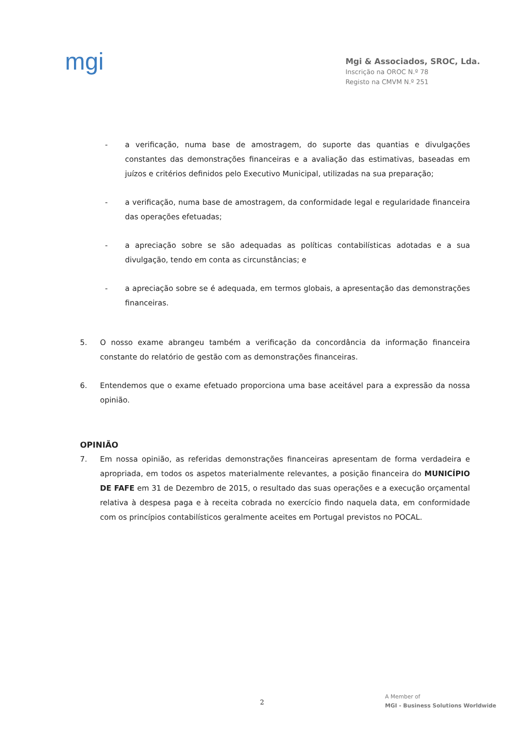mgi
Mgi & Associados, SROC, Lda.
Inscrição na OROC N.º 78
Registo na CMVM N.º 251
- a verificação, numa base de amostragem, do suporte das quantias e divulgações constantes das demonstrações financeiras e a avaliação das estimativas, baseadas em juízos e critérios definidos pelo Executivo Municipal, utilizadas na sua preparação;
- a verificação, numa base de amostragem, da conformidade legal e regularidade financeira das operações efetuadas;
- a apreciação sobre se são adequadas as políticas contabilísticas adotadas e a sua divulgação, tendo em conta as circunstâncias; e
- a apreciação sobre se é adequada, em termos globais, a apresentação das demonstrações financeiras.
5. O nosso exame abrangeu também a verificação da concordância da informação financeira constante do relatório de gestão com as demonstrações financeiras.
6. Entendemos que o exame efetuado proporciona uma base aceitável para a expressão da nossa opinião.
OPINIÃO
7. Em nossa opinião, as referidas demonstrações financeiras apresentam de forma verdadeira e apropriada, em todos os aspetos materialmente relevantes, a posição financeira do MUNICÍPIO DE FAFE em 31 de Dezembro de 2015, o resultado das suas operações e a execução orçamental relativa à despesa paga e à receita cobrada no exercício findo naquela data, em conformidade com os princípios contabilísticos geralmente aceites em Portugal previstos no POCAL.
2
A Member of
MGI - Business Solutions Worldwide